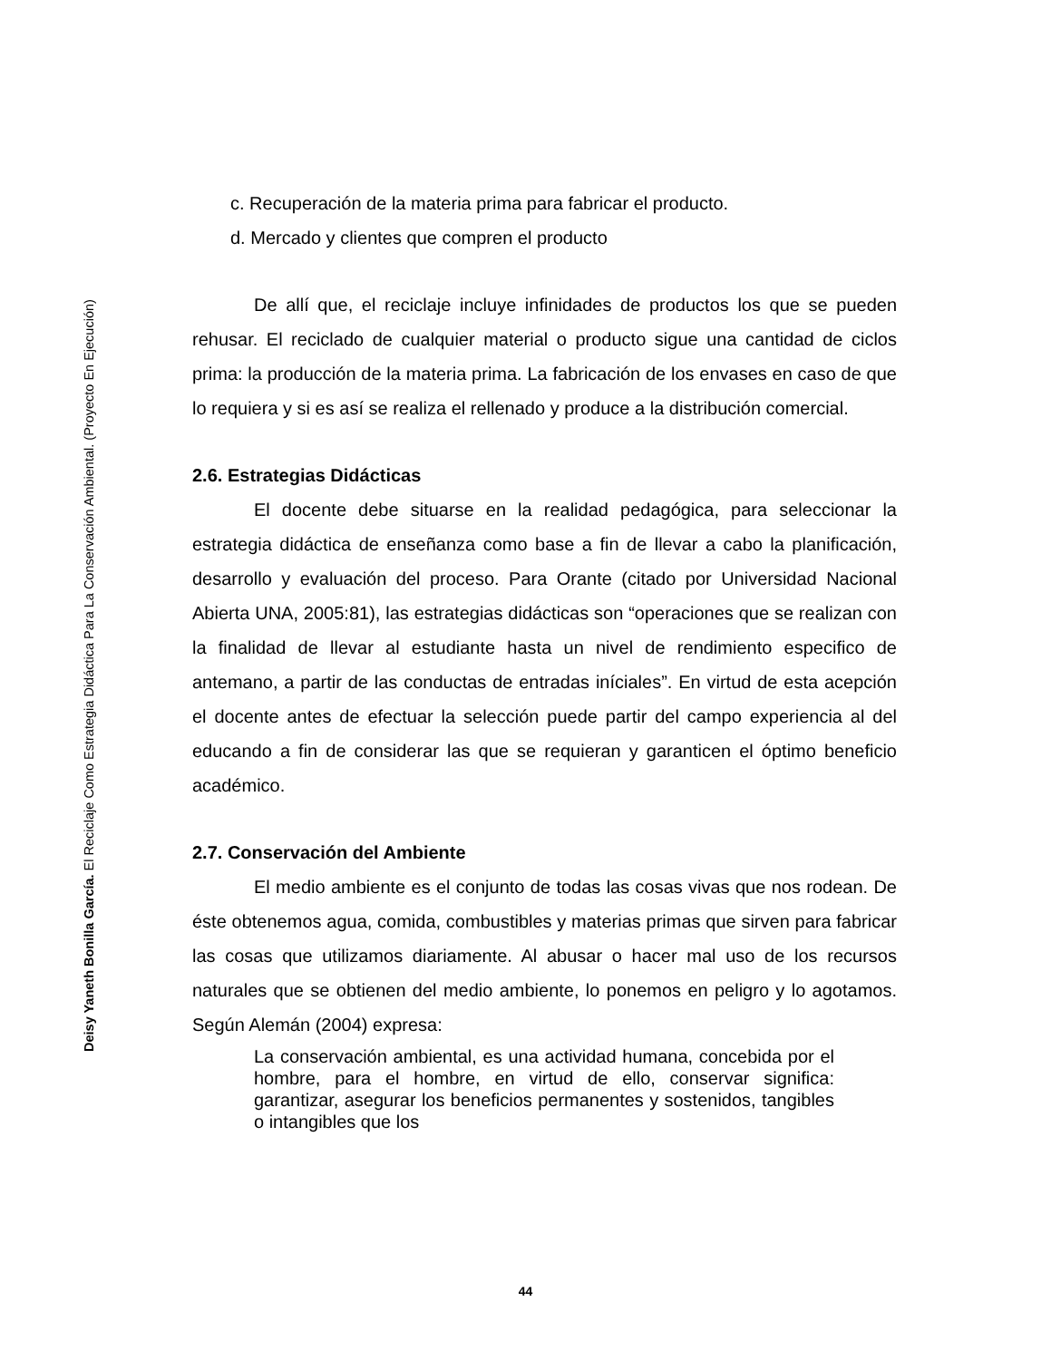Deisy Yaneth Bonilla García. El Reciclaje Como Estrategia Didáctica Para La Conservación Ambiental. (Proyecto En Ejecución)
c. Recuperación de la materia prima para fabricar el producto.
d. Mercado y clientes que compren el producto
De allí que, el reciclaje incluye infinidades de productos los que se pueden rehusar. El reciclado de cualquier material o producto sigue una cantidad de ciclos prima: la producción de la materia prima. La fabricación de los envases en caso de que lo requiera y si es así se realiza el rellenado y produce a la distribución comercial.
2.6. Estrategias Didácticas
El docente debe situarse en la realidad pedagógica, para seleccionar la estrategia didáctica de enseñanza como base a fin de llevar a cabo la planificación, desarrollo y evaluación del proceso. Para Orante (citado por Universidad Nacional Abierta UNA, 2005:81), las estrategias didácticas son “operaciones que se realizan con la finalidad de llevar al estudiante hasta un nivel de rendimiento especifico de antemano, a partir de las conductas de entradas iníciales”. En virtud de esta acepción el docente antes de efectuar la selección puede partir del campo experiencia al del educando a fin de considerar las que se requieran y garanticen el óptimo beneficio académico.
2.7. Conservación del Ambiente
El medio ambiente es el conjunto de todas las cosas vivas que nos rodean. De éste obtenemos agua, comida, combustibles y materias primas que sirven para fabricar las cosas que utilizamos diariamente. Al abusar o hacer mal uso de los recursos naturales que se obtienen del medio ambiente, lo ponemos en peligro y lo agotamos. Según Alemán (2004) expresa:
La conservación ambiental, es una actividad humana, concebida por el hombre, para el hombre, en virtud de ello, conservar significa: garantizar, asegurar los beneficios permanentes y sostenidos, tangibles o intangibles que los
44